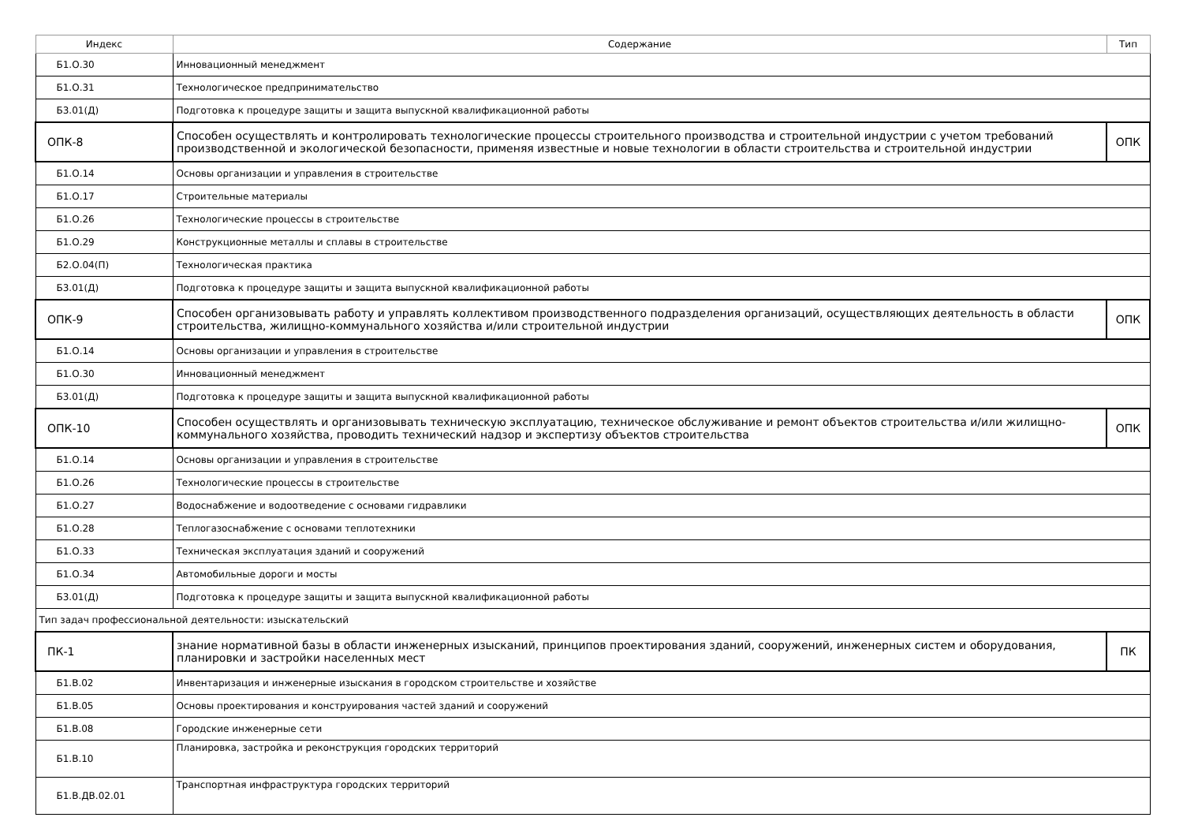| Индекс | Содержание | Тип |
| --- | --- | --- |
| Б1.О.30 | Инновационный менеджмент | |
| Б1.О.31 | Технологическое предпринимательство | |
| Б3.01(Д) | Подготовка к процедуре защиты и защита выпускной квалификационной работы | |
| ОПК-8 | Способен осуществлять и контролировать технологические процессы строительного производства и строительной индустрии с учетом требований производственной и экологической безопасности, применяя известные и новые технологии в области строительства и строительной индустрии | ОПК |
| Б1.О.14 | Основы организации и управления в строительстве | |
| Б1.О.17 | Строительные материалы | |
| Б1.О.26 | Технологические процессы в строительстве | |
| Б1.О.29 | Конструкционные металлы и сплавы в строительстве | |
| Б2.О.04(П) | Технологическая практика | |
| Б3.01(Д) | Подготовка к процедуре защиты и защита выпускной квалификационной работы | |
| ОПК-9 | Способен организовывать работу и управлять коллективом производственного подразделения организаций, осуществляющих деятельность в области строительства, жилищно-коммунального хозяйства и/или строительной индустрии | ОПК |
| Б1.О.14 | Основы организации и управления в строительстве | |
| Б1.О.30 | Инновационный менеджмент | |
| Б3.01(Д) | Подготовка к процедуре защиты и защита выпускной квалификационной работы | |
| ОПК-10 | Способен осуществлять и организовывать техническую эксплуатацию, техническое обслуживание и ремонт объектов строительства и/или жилищно-коммунального хозяйства, проводить технический надзор и экспертизу объектов строительства | ОПК |
| Б1.О.14 | Основы организации и управления в строительстве | |
| Б1.О.26 | Технологические процессы в строительстве | |
| Б1.О.27 | Водоснабжение и водоотведение с основами гидравлики | |
| Б1.О.28 | Теплогазоснабжение с основами теплотехники | |
| Б1.О.33 | Техническая эксплуатация зданий и сооружений | |
| Б1.О.34 | Автомобильные дороги и мосты | |
| Б3.01(Д) | Подготовка к процедуре защиты и защита выпускной квалификационной работы | |
| Тип задач профессиональной деятельности: изыскательский | | |
| ПК-1 | знание нормативной базы в области инженерных изысканий, принципов проектирования зданий, сооружений, инженерных систем и оборудования, планировки и застройки населенных мест | ПК |
| Б1.В.02 | Инвентаризация и инженерные изыскания в городском строительстве и хозяйстве | |
| Б1.В.05 | Основы проектирования и конструирования частей зданий и сооружений | |
| Б1.В.08 | Городские инженерные сети | |
| Б1.В.10 | Планировка, застройка и реконструкция городских территорий | |
| Б1.В.ДВ.02.01 | Транспортная инфраструктура городских территорий | |